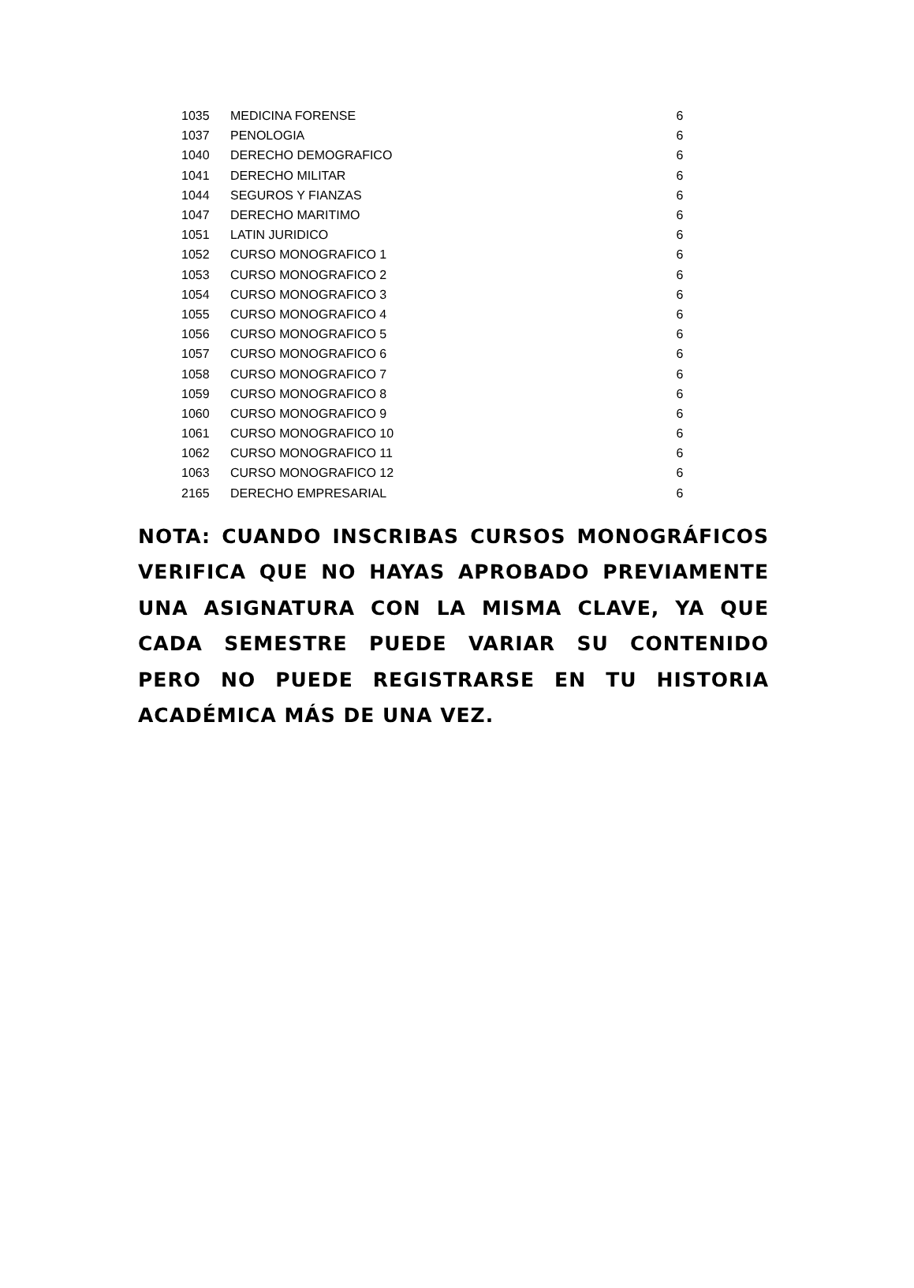| 1035 | MEDICINA FORENSE | 6 |
| 1037 | PENOLOGIA | 6 |
| 1040 | DERECHO DEMOGRAFICO | 6 |
| 1041 | DERECHO MILITAR | 6 |
| 1044 | SEGUROS Y FIANZAS | 6 |
| 1047 | DERECHO MARITIMO | 6 |
| 1051 | LATIN JURIDICO | 6 |
| 1052 | CURSO MONOGRAFICO 1 | 6 |
| 1053 | CURSO MONOGRAFICO 2 | 6 |
| 1054 | CURSO MONOGRAFICO 3 | 6 |
| 1055 | CURSO MONOGRAFICO 4 | 6 |
| 1056 | CURSO MONOGRAFICO 5 | 6 |
| 1057 | CURSO MONOGRAFICO 6 | 6 |
| 1058 | CURSO MONOGRAFICO 7 | 6 |
| 1059 | CURSO MONOGRAFICO 8 | 6 |
| 1060 | CURSO MONOGRAFICO 9 | 6 |
| 1061 | CURSO MONOGRAFICO 10 | 6 |
| 1062 | CURSO MONOGRAFICO 11 | 6 |
| 1063 | CURSO MONOGRAFICO 12 | 6 |
| 2165 | DERECHO EMPRESARIAL | 6 |
NOTA: CUANDO INSCRIBAS CURSOS MONOGRÁFICOS VERIFICA QUE NO HAYAS APROBADO PREVIAMENTE UNA ASIGNATURA CON LA MISMA CLAVE, YA QUE CADA SEMESTRE PUEDE VARIAR SU CONTENIDO PERO NO PUEDE REGISTRARSE EN TU HISTORIA ACADÉMICA MÁS DE UNA VEZ.